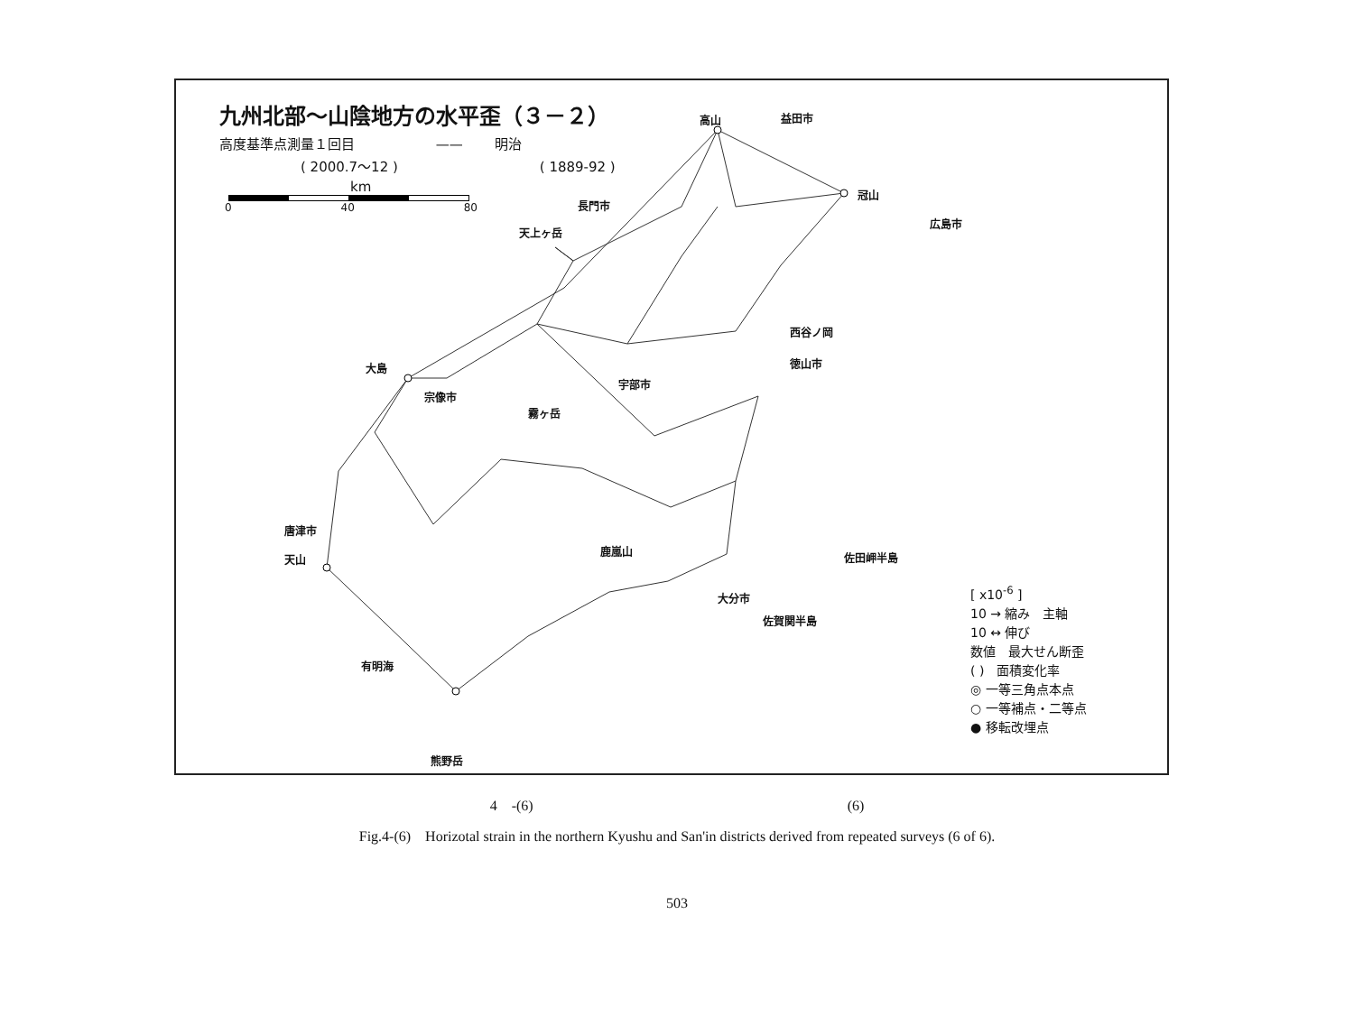九州北部～山陰地方の水平歪（３－２）
高度基準点測量１回目 —— 明治
( 2000.7～12 ) ( 1889-92 )
km
0 40 80
高山 益田市
冠山
長門市
天上ヶ岳
広島市
西谷ノ岡
徳山市 大島
宗像市
宇部市
霧ヶ岳
唐津市
天山
鹿嵐山
大分市
佐賀関半島
佐田岬半島
有明海
熊野岳
[ x10<sup>-6</sup> ]
10 → 縮み　主軸
10 ↔ 伸び
数値　最大せん断歪
( )　面積変化率
◎ 一等三角点本点
○ 一等補点・二等点
● 移転改埋点
4　-(6) (6)
Fig.4-(6)　Horizotal strain in the northern Kyushu and San'in districts derived from repeated surveys (6 of 6).
503